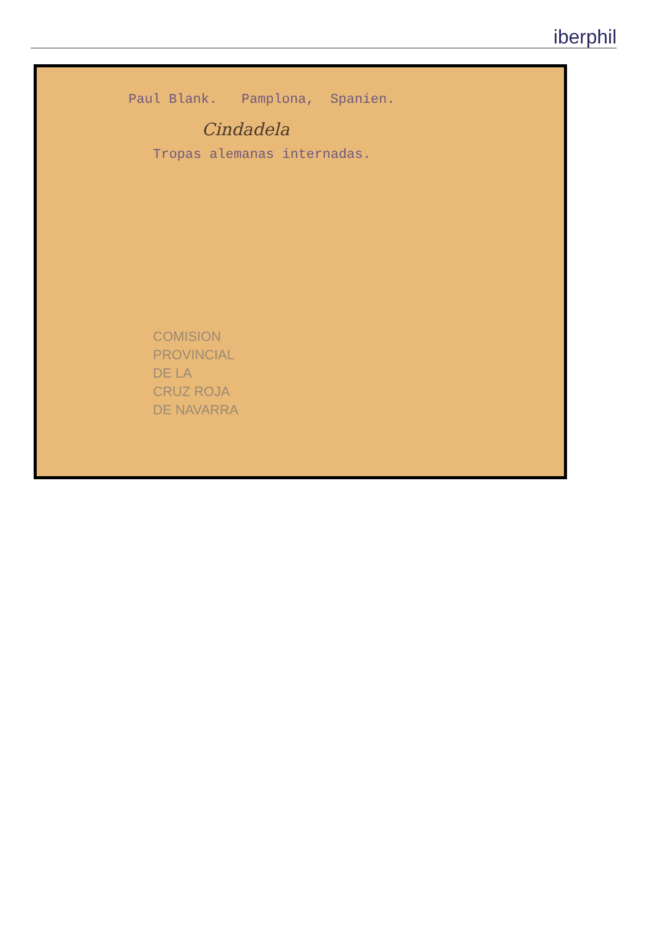iberphil
Paul Blank. Pamplona, Spanien.
Cindadela
Tropas alemanas internadas.
COMISION
PROVINCIAL
DE LA
CRUZ ROJA
DE NAVARRA